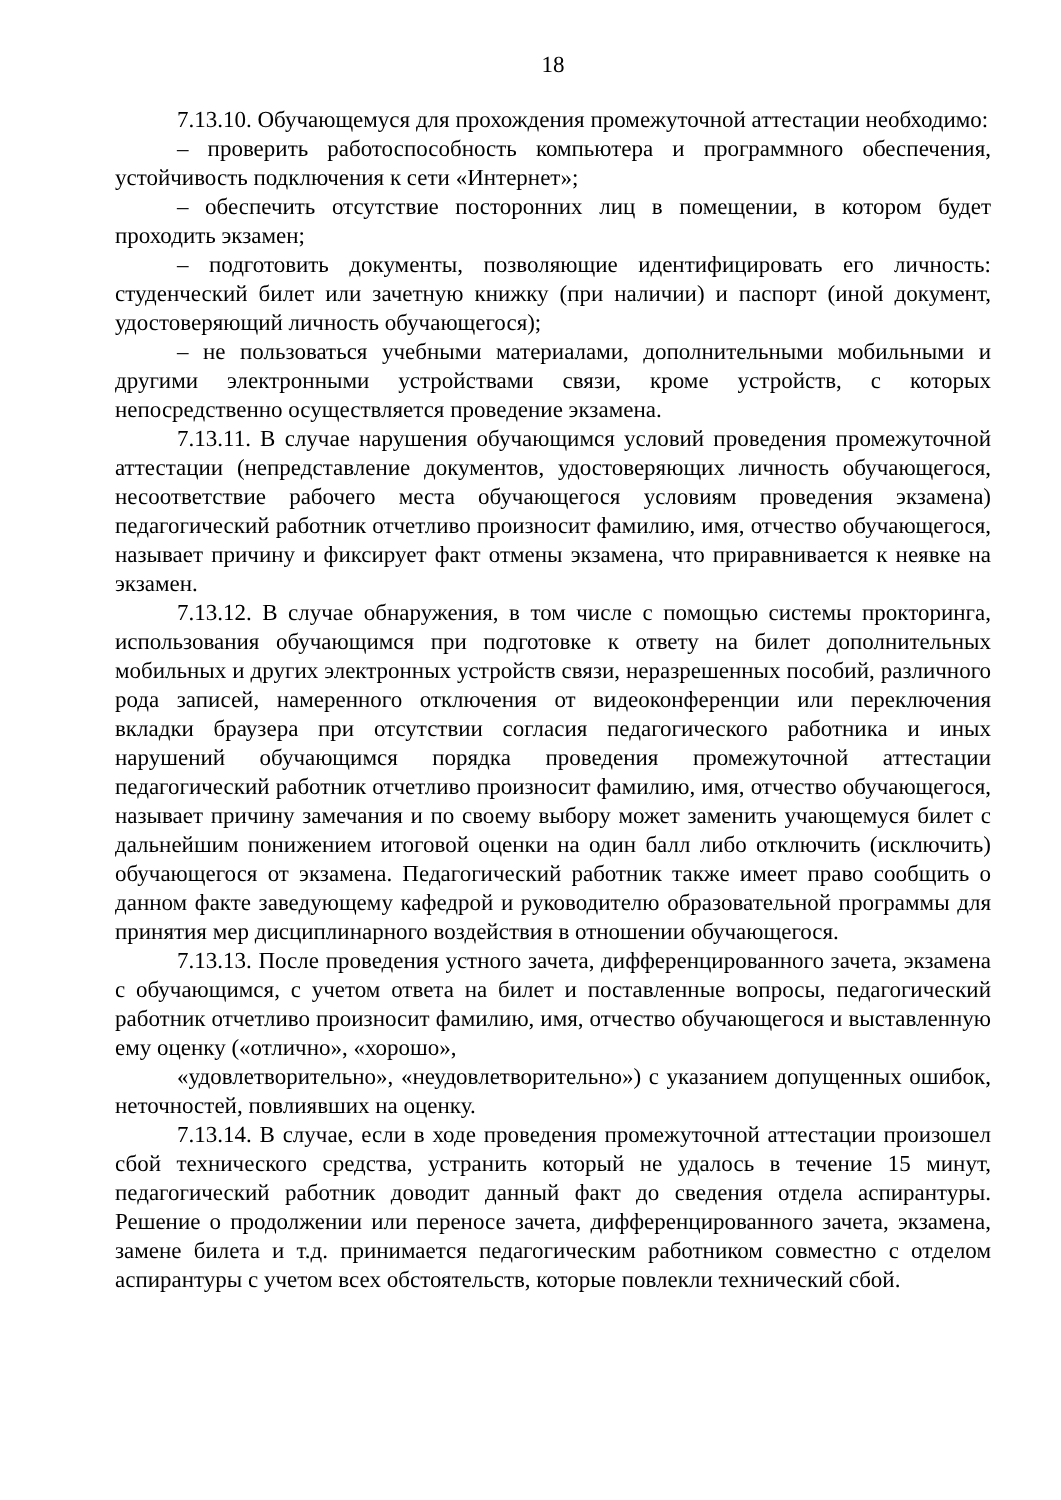18
7.13.10. Обучающемуся для прохождения промежуточной аттестации необходимо:
– проверить работоспособность компьютера и программного обеспечения, устойчивость подключения к сети «Интернет»;
– обеспечить отсутствие посторонних лиц в помещении, в котором будет проходить экзамен;
– подготовить документы, позволяющие идентифицировать его личность: студенческий билет или зачетную книжку (при наличии) и паспорт (иной документ, удостоверяющий личность обучающегося);
– не пользоваться учебными материалами, дополнительными мобильными и другими электронными устройствами связи, кроме устройств, с которых непосредственно осуществляется проведение экзамена.
7.13.11. В случае нарушения обучающимся условий проведения промежуточной аттестации (непредставление документов, удостоверяющих личность обучающегося, несоответствие рабочего места обучающегося условиям проведения экзамена) педагогический работник отчетливо произносит фамилию, имя, отчество обучающегося, называет причину и фиксирует факт отмены экзамена, что приравнивается к неявке на экзамен.
7.13.12. В случае обнаружения, в том числе с помощью системы прокторинга, использования обучающимся при подготовке к ответу на билет дополнительных мобильных и других электронных устройств связи, неразрешенных пособий, различного рода записей, намеренного отключения от видеоконференции или переключения вкладки браузера при отсутствии согласия педагогического работника и иных нарушений обучающимся порядка проведения промежуточной аттестации педагогический работник отчетливо произносит фамилию, имя, отчество обучающегося, называет причину замечания и по своему выбору может заменить учающемуся билет с дальнейшим понижением итоговой оценки на один балл либо отключить (исключить) обучающегося от экзамена. Педагогический работник также имеет право сообщить о данном факте заведующему кафедрой и руководителю образовательной программы для принятия мер дисциплинарного воздействия в отношении обучающегося.
7.13.13. После проведения устного зачета, дифференцированного зачета, экзамена с обучающимся, с учетом ответа на билет и поставленные вопросы, педагогический работник отчетливо произносит фамилию, имя, отчество обучающегося и выставленную ему оценку («отлично», «хорошо»,
«удовлетворительно», «неудовлетворительно») с указанием допущенных ошибок, неточностей, повлиявших на оценку.
7.13.14. В случае, если в ходе проведения промежуточной аттестации произошел сбой технического средства, устранить который не удалось в течение 15 минут, педагогический работник доводит данный факт до сведения отдела аспирантуры. Решение о продолжении или переносе зачета, дифференцированного зачета, экзамена, замене билета и т.д. принимается педагогическим работником совместно с отделом аспирантуры с учетом всех обстоятельств, которые повлекли технический сбой.